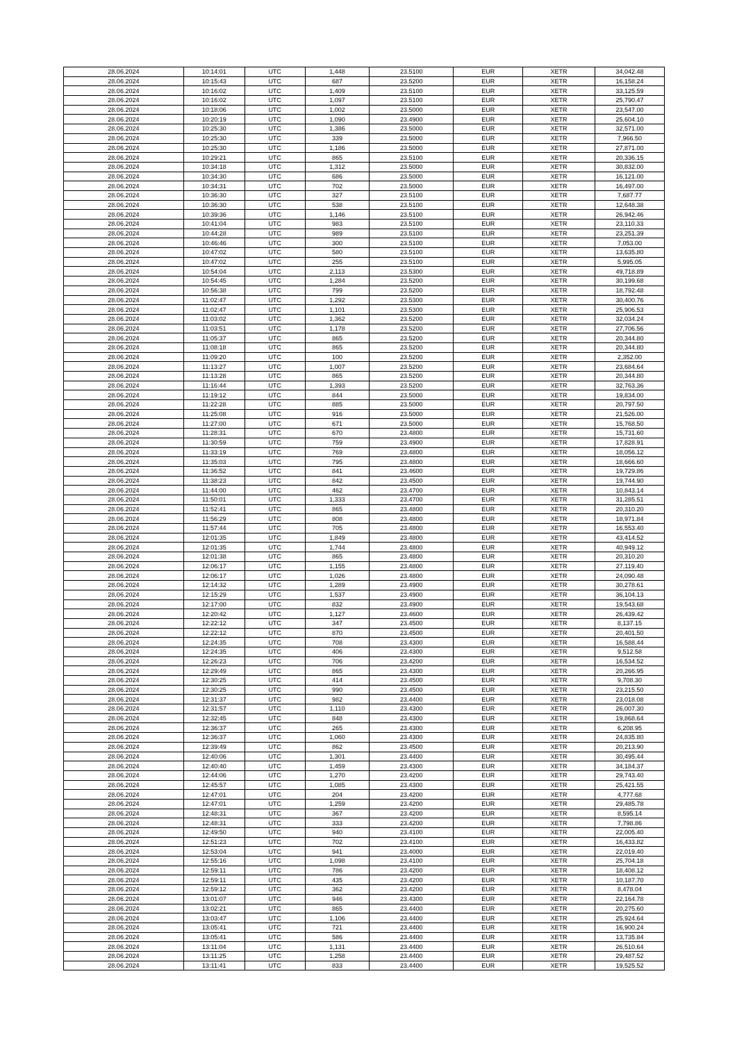| 28.06.2024 | 10:14:01 | UTC | 1,448 | 23.5100 | EUR | XETR | 34,042.48 |
| 28.06.2024 | 10:15:43 | UTC | 687 | 23.5200 | EUR | XETR | 16,158.24 |
| 28.06.2024 | 10:16:02 | UTC | 1,409 | 23.5100 | EUR | XETR | 33,125.59 |
| 28.06.2024 | 10:16:02 | UTC | 1,097 | 23.5100 | EUR | XETR | 25,790.47 |
| 28.06.2024 | 10:18:06 | UTC | 1,002 | 23.5000 | EUR | XETR | 23,547.00 |
| 28.06.2024 | 10:20:19 | UTC | 1,090 | 23.4900 | EUR | XETR | 25,604.10 |
| 28.06.2024 | 10:25:30 | UTC | 1,386 | 23.5000 | EUR | XETR | 32,571.00 |
| 28.06.2024 | 10:25:30 | UTC | 339 | 23.5000 | EUR | XETR | 7,966.50 |
| 28.06.2024 | 10:25:30 | UTC | 1,186 | 23.5000 | EUR | XETR | 27,871.00 |
| 28.06.2024 | 10:29:21 | UTC | 865 | 23.5100 | EUR | XETR | 20,336.15 |
| 28.06.2024 | 10:34:18 | UTC | 1,312 | 23.5000 | EUR | XETR | 30,832.00 |
| 28.06.2024 | 10:34:30 | UTC | 686 | 23.5000 | EUR | XETR | 16,121.00 |
| 28.06.2024 | 10:34:31 | UTC | 702 | 23.5000 | EUR | XETR | 16,497.00 |
| 28.06.2024 | 10:36:30 | UTC | 327 | 23.5100 | EUR | XETR | 7,687.77 |
| 28.06.2024 | 10:36:30 | UTC | 538 | 23.5100 | EUR | XETR | 12,648.38 |
| 28.06.2024 | 10:39:36 | UTC | 1,146 | 23.5100 | EUR | XETR | 26,942.46 |
| 28.06.2024 | 10:41:04 | UTC | 983 | 23.5100 | EUR | XETR | 23,110.33 |
| 28.06.2024 | 10:44:28 | UTC | 989 | 23.5100 | EUR | XETR | 23,251.39 |
| 28.06.2024 | 10:46:46 | UTC | 300 | 23.5100 | EUR | XETR | 7,053.00 |
| 28.06.2024 | 10:47:02 | UTC | 580 | 23.5100 | EUR | XETR | 13,635.80 |
| 28.06.2024 | 10:47:02 | UTC | 255 | 23.5100 | EUR | XETR | 5,995.05 |
| 28.06.2024 | 10:54:04 | UTC | 2,113 | 23.5300 | EUR | XETR | 49,718.89 |
| 28.06.2024 | 10:54:45 | UTC | 1,284 | 23.5200 | EUR | XETR | 30,199.68 |
| 28.06.2024 | 10:56:38 | UTC | 799 | 23.5200 | EUR | XETR | 18,792.48 |
| 28.06.2024 | 11:02:47 | UTC | 1,292 | 23.5300 | EUR | XETR | 30,400.76 |
| 28.06.2024 | 11:02:47 | UTC | 1,101 | 23.5300 | EUR | XETR | 25,906.53 |
| 28.06.2024 | 11:03:02 | UTC | 1,362 | 23.5200 | EUR | XETR | 32,034.24 |
| 28.06.2024 | 11:03:51 | UTC | 1,178 | 23.5200 | EUR | XETR | 27,706.56 |
| 28.06.2024 | 11:05:37 | UTC | 865 | 23.5200 | EUR | XETR | 20,344.80 |
| 28.06.2024 | 11:08:18 | UTC | 865 | 23.5200 | EUR | XETR | 20,344.80 |
| 28.06.2024 | 11:09:20 | UTC | 100 | 23.5200 | EUR | XETR | 2,352.00 |
| 28.06.2024 | 11:13:27 | UTC | 1,007 | 23.5200 | EUR | XETR | 23,684.64 |
| 28.06.2024 | 11:13:28 | UTC | 865 | 23.5200 | EUR | XETR | 20,344.80 |
| 28.06.2024 | 11:16:44 | UTC | 1,393 | 23.5200 | EUR | XETR | 32,763.36 |
| 28.06.2024 | 11:19:12 | UTC | 844 | 23.5000 | EUR | XETR | 19,834.00 |
| 28.06.2024 | 11:22:28 | UTC | 885 | 23.5000 | EUR | XETR | 20,797.50 |
| 28.06.2024 | 11:25:08 | UTC | 916 | 23.5000 | EUR | XETR | 21,526.00 |
| 28.06.2024 | 11:27:00 | UTC | 671 | 23.5000 | EUR | XETR | 15,768.50 |
| 28.06.2024 | 11:28:31 | UTC | 670 | 23.4800 | EUR | XETR | 15,731.60 |
| 28.06.2024 | 11:30:59 | UTC | 759 | 23.4900 | EUR | XETR | 17,828.91 |
| 28.06.2024 | 11:33:19 | UTC | 769 | 23.4800 | EUR | XETR | 18,056.12 |
| 28.06.2024 | 11:35:03 | UTC | 795 | 23.4800 | EUR | XETR | 18,666.60 |
| 28.06.2024 | 11:36:52 | UTC | 841 | 23.4600 | EUR | XETR | 19,729.86 |
| 28.06.2024 | 11:38:23 | UTC | 842 | 23.4500 | EUR | XETR | 19,744.90 |
| 28.06.2024 | 11:44:00 | UTC | 462 | 23.4700 | EUR | XETR | 10,843.14 |
| 28.06.2024 | 11:50:01 | UTC | 1,333 | 23.4700 | EUR | XETR | 31,285.51 |
| 28.06.2024 | 11:52:41 | UTC | 865 | 23.4800 | EUR | XETR | 20,310.20 |
| 28.06.2024 | 11:56:29 | UTC | 808 | 23.4800 | EUR | XETR | 18,971.84 |
| 28.06.2024 | 11:57:44 | UTC | 705 | 23.4800 | EUR | XETR | 16,553.40 |
| 28.06.2024 | 12:01:35 | UTC | 1,849 | 23.4800 | EUR | XETR | 43,414.52 |
| 28.06.2024 | 12:01:35 | UTC | 1,744 | 23.4800 | EUR | XETR | 40,949.12 |
| 28.06.2024 | 12:01:38 | UTC | 865 | 23.4800 | EUR | XETR | 20,310.20 |
| 28.06.2024 | 12:06:17 | UTC | 1,155 | 23.4800 | EUR | XETR | 27,119.40 |
| 28.06.2024 | 12:06:17 | UTC | 1,026 | 23.4800 | EUR | XETR | 24,090.48 |
| 28.06.2024 | 12:14:32 | UTC | 1,289 | 23.4900 | EUR | XETR | 30,278.61 |
| 28.06.2024 | 12:15:29 | UTC | 1,537 | 23.4900 | EUR | XETR | 36,104.13 |
| 28.06.2024 | 12:17:00 | UTC | 832 | 23.4900 | EUR | XETR | 19,543.68 |
| 28.06.2024 | 12:20:42 | UTC | 1,127 | 23.4600 | EUR | XETR | 26,439.42 |
| 28.06.2024 | 12:22:12 | UTC | 347 | 23.4500 | EUR | XETR | 8,137.15 |
| 28.06.2024 | 12:22:12 | UTC | 870 | 23.4500 | EUR | XETR | 20,401.50 |
| 28.06.2024 | 12:24:35 | UTC | 708 | 23.4300 | EUR | XETR | 16,588.44 |
| 28.06.2024 | 12:24:35 | UTC | 406 | 23.4300 | EUR | XETR | 9,512.58 |
| 28.06.2024 | 12:26:23 | UTC | 706 | 23.4200 | EUR | XETR | 16,534.52 |
| 28.06.2024 | 12:29:49 | UTC | 865 | 23.4300 | EUR | XETR | 20,266.95 |
| 28.06.2024 | 12:30:25 | UTC | 414 | 23.4500 | EUR | XETR | 9,708.30 |
| 28.06.2024 | 12:30:25 | UTC | 990 | 23.4500 | EUR | XETR | 23,215.50 |
| 28.06.2024 | 12:31:37 | UTC | 982 | 23.4400 | EUR | XETR | 23,018.08 |
| 28.06.2024 | 12:31:57 | UTC | 1,110 | 23.4300 | EUR | XETR | 26,007.30 |
| 28.06.2024 | 12:32:45 | UTC | 848 | 23.4300 | EUR | XETR | 19,868.64 |
| 28.06.2024 | 12:36:37 | UTC | 265 | 23.4300 | EUR | XETR | 6,208.95 |
| 28.06.2024 | 12:36:37 | UTC | 1,060 | 23.4300 | EUR | XETR | 24,835.80 |
| 28.06.2024 | 12:39:49 | UTC | 862 | 23.4500 | EUR | XETR | 20,213.90 |
| 28.06.2024 | 12:40:06 | UTC | 1,301 | 23.4400 | EUR | XETR | 30,495.44 |
| 28.06.2024 | 12:40:40 | UTC | 1,459 | 23.4300 | EUR | XETR | 34,184.37 |
| 28.06.2024 | 12:44:06 | UTC | 1,270 | 23.4200 | EUR | XETR | 29,743.40 |
| 28.06.2024 | 12:45:57 | UTC | 1,085 | 23.4300 | EUR | XETR | 25,421.55 |
| 28.06.2024 | 12:47:01 | UTC | 204 | 23.4200 | EUR | XETR | 4,777.68 |
| 28.06.2024 | 12:47:01 | UTC | 1,259 | 23.4200 | EUR | XETR | 29,485.78 |
| 28.06.2024 | 12:48:31 | UTC | 367 | 23.4200 | EUR | XETR | 8,595.14 |
| 28.06.2024 | 12:48:31 | UTC | 333 | 23.4200 | EUR | XETR | 7,798.86 |
| 28.06.2024 | 12:49:50 | UTC | 940 | 23.4100 | EUR | XETR | 22,005.40 |
| 28.06.2024 | 12:51:23 | UTC | 702 | 23.4100 | EUR | XETR | 16,433.82 |
| 28.06.2024 | 12:53:04 | UTC | 941 | 23.4000 | EUR | XETR | 22,019.40 |
| 28.06.2024 | 12:55:16 | UTC | 1,098 | 23.4100 | EUR | XETR | 25,704.18 |
| 28.06.2024 | 12:59:11 | UTC | 786 | 23.4200 | EUR | XETR | 18,408.12 |
| 28.06.2024 | 12:59:11 | UTC | 435 | 23.4200 | EUR | XETR | 10,187.70 |
| 28.06.2024 | 12:59:12 | UTC | 362 | 23.4200 | EUR | XETR | 8,478.04 |
| 28.06.2024 | 13:01:07 | UTC | 946 | 23.4300 | EUR | XETR | 22,164.78 |
| 28.06.2024 | 13:02:21 | UTC | 865 | 23.4400 | EUR | XETR | 20,275.60 |
| 28.06.2024 | 13:03:47 | UTC | 1,106 | 23.4400 | EUR | XETR | 25,924.64 |
| 28.06.2024 | 13:05:41 | UTC | 721 | 23.4400 | EUR | XETR | 16,900.24 |
| 28.06.2024 | 13:05:41 | UTC | 586 | 23.4400 | EUR | XETR | 13,735.84 |
| 28.06.2024 | 13:11:04 | UTC | 1,131 | 23.4400 | EUR | XETR | 26,510.64 |
| 28.06.2024 | 13:11:25 | UTC | 1,258 | 23.4400 | EUR | XETR | 29,487.52 |
| 28.06.2024 | 13:11:41 | UTC | 833 | 23.4400 | EUR | XETR | 19,525.52 |